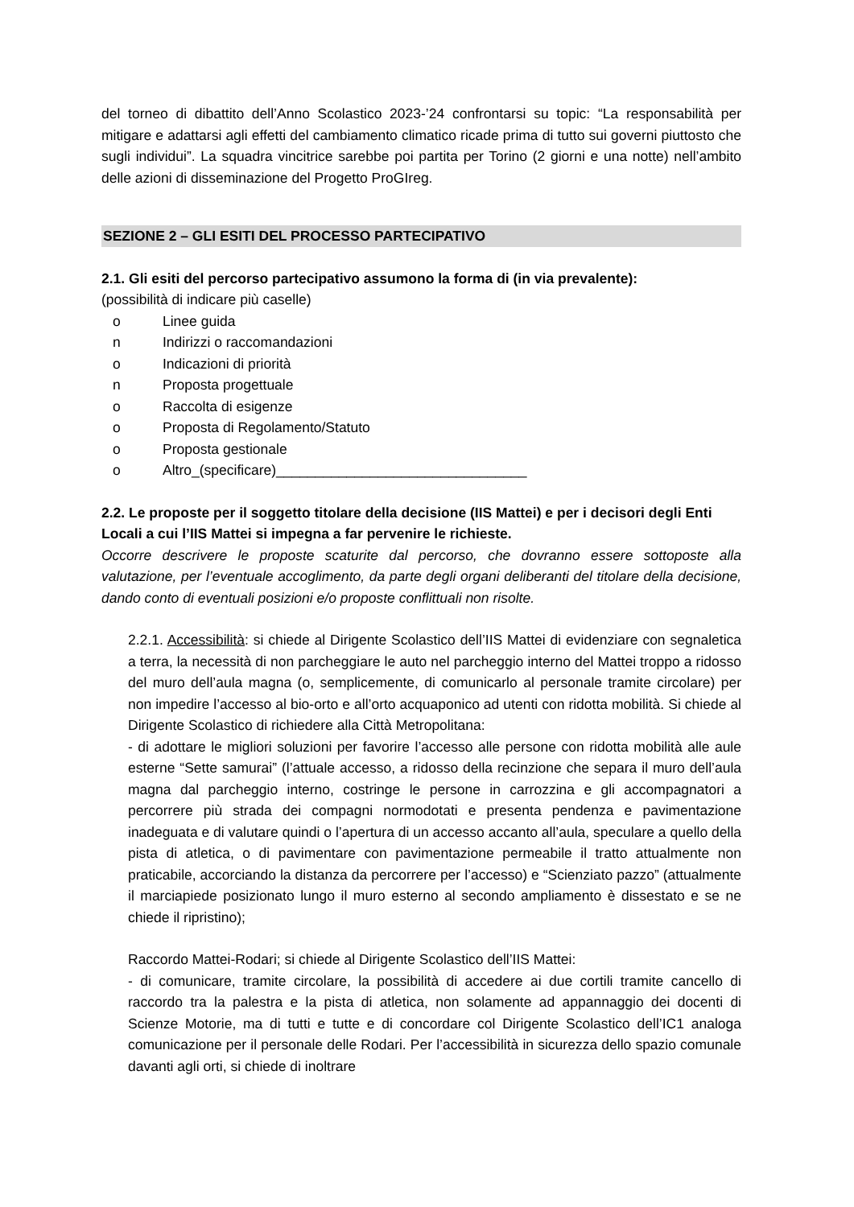del torneo di dibattito dell’Anno Scolastico 2023-’24 confrontarsi su topic: “La responsabilità per mitigare e adattarsi agli effetti del cambiamento climatico ricade prima di tutto sui governi piuttosto che sugli individui”. La squadra vincitrice sarebbe poi partita per Torino (2 giorni e una notte) nell’ambito delle azioni di disseminazione del Progetto ProGIreg.
SEZIONE 2 – GLI ESITI DEL PROCESSO PARTECIPATIVO
2.1. Gli esiti del percorso partecipativo assumono la forma di (in via prevalente):
(possibilità di indicare più caselle)
o Linee guida
n Indirizzi o raccomandazioni
o Indicazioni di priorità
n Proposta progettuale
o Raccolta di esigenze
o Proposta di Regolamento/Statuto
o Proposta gestionale
o Altro_(specificare)________________________________
2.2. Le proposte per il soggetto titolare della decisione (IIS Mattei) e per i decisori degli Enti Locali a cui l’IIS Mattei si impegna a far pervenire le richieste.
Occorre descrivere le proposte scaturite dal percorso, che dovranno essere sottoposte alla valutazione, per l’eventuale accoglimento, da parte degli organi deliberanti del titolare della decisione, dando conto di eventuali posizioni e/o proposte conflittuali non risolte.
2.2.1. Accessibilità: si chiede al Dirigente Scolastico dell’IIS Mattei di evidenziare con segnaletica a terra, la necessità di non parcheggiare le auto nel parcheggio interno del Mattei troppo a ridosso del muro dell’aula magna (o, semplicemente, di comunicarlo al personale tramite circolare) per non impedire l’accesso al bio-orto e all’orto acquaponico ad utenti con ridotta mobilità. Si chiede al Dirigente Scolastico di richiedere alla Città Metropolitana:
- di adottare le migliori soluzioni per favorire l’accesso alle persone con ridotta mobilità alle aule esterne “Sette samurai” (l’attuale accesso, a ridosso della recinzione che separa il muro dell’aula magna dal parcheggio interno, costringe le persone in carrozzina e gli accompagnatori a percorrere più strada dei compagni normodotati e presenta pendenza e pavimentazione inadeguata e di valutare quindi o l’apertura di un accesso accanto all’aula, speculare a quello della pista di atletica, o di pavimentare con pavimentazione permeabile il tratto attualmente non praticabile, accorciando la distanza da percorrere per l’accesso) e “Scienziato pazzo” (attualmente il marciapiede posizionato lungo il muro esterno al secondo ampliamento è dissestato e se ne chiede il ripristino);
Raccordo Mattei-Rodari; si chiede al Dirigente Scolastico dell’IIS Mattei:
- di comunicare, tramite circolare, la possibilità di accedere ai due cortili tramite cancello di raccordo tra la palestra e la pista di atletica, non solamente ad appannaggio dei docenti di Scienze Motorie, ma di tutti e tutte e di concordare col Dirigente Scolastico dell’IC1 analoga comunicazione per il personale delle Rodari. Per l’accessibilità in sicurezza dello spazio comunale davanti agli orti, si chiede di inoltrare